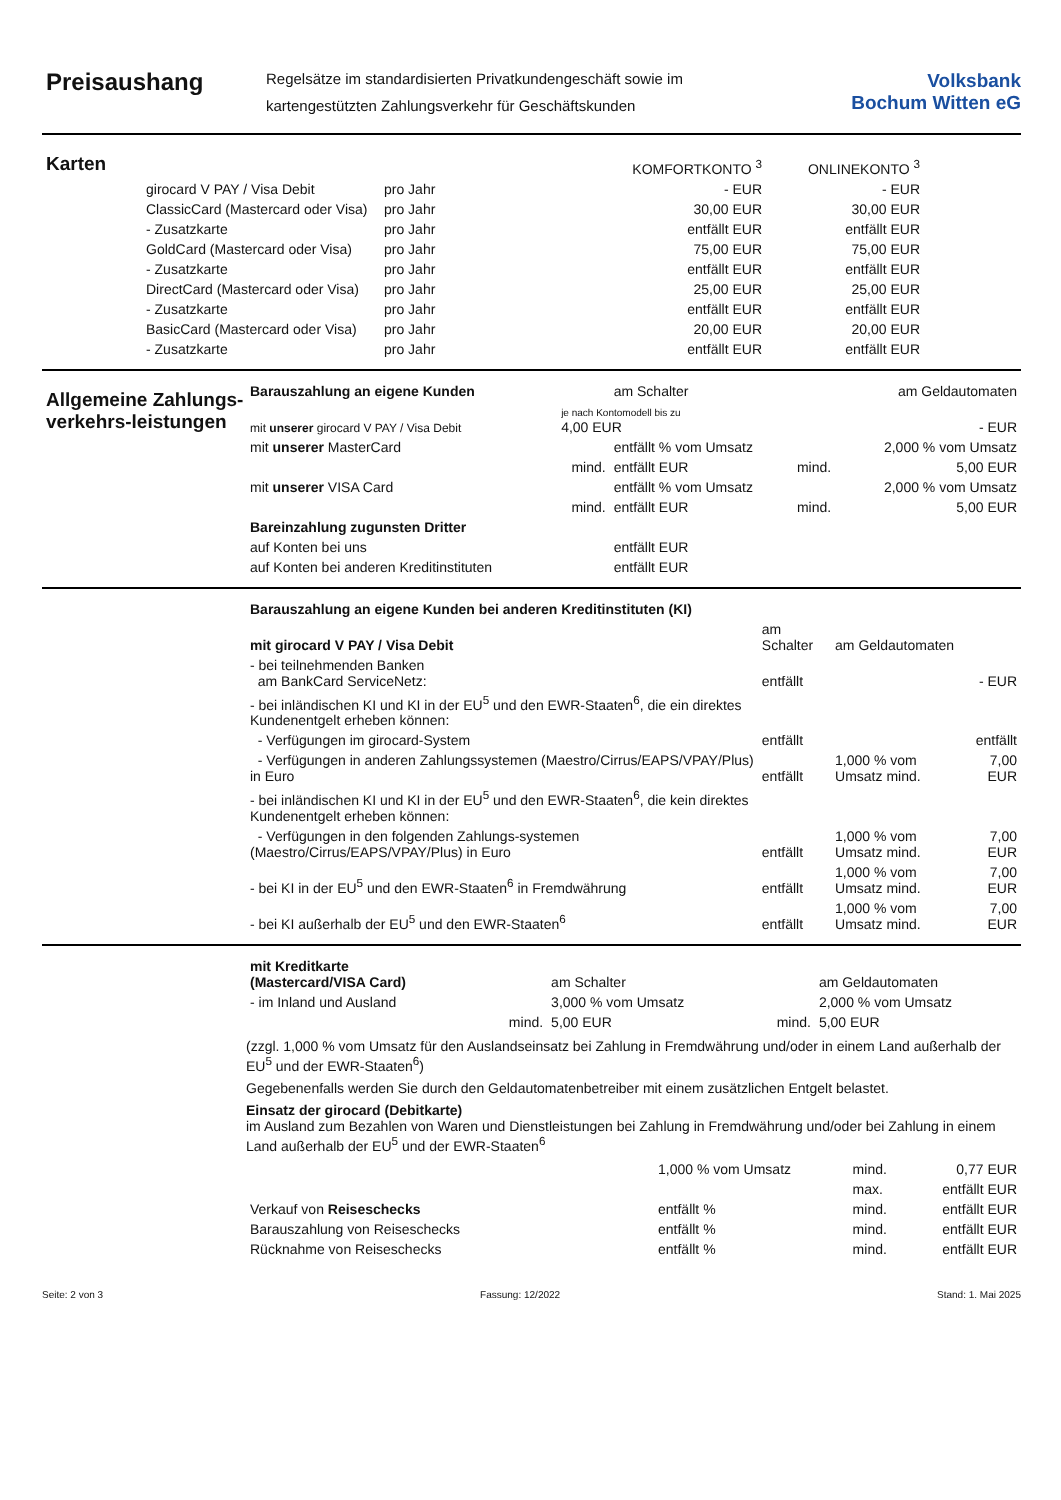Preisaushang
Regelsätze im standardisierten Privatkundengeschäft sowie im
kartengestützten Zahlungsverkehr für Geschäftskunden
Volksbank
Bochum Witten eG
Karten
| | | KOMFORTKONTO <sup>3</sup> | ONLINEKONTO <sup>3</sup> |
| girocard V PAY / Visa Debit | pro Jahr | - EUR | - EUR |
| ClassicCard (Mastercard oder Visa) | pro Jahr | 30,00 EUR | 30,00 EUR |
| - Zusatzkarte | pro Jahr | entfällt EUR | entfällt EUR |
| GoldCard (Mastercard oder Visa) | pro Jahr | 75,00 EUR | 75,00 EUR |
| - Zusatzkarte | pro Jahr | entfällt EUR | entfällt EUR |
| DirectCard (Mastercard oder Visa) | pro Jahr | 25,00 EUR | 25,00 EUR |
| - Zusatzkarte | pro Jahr | entfällt EUR | entfällt EUR |
| BasicCard (Mastercard oder Visa) | pro Jahr | 20,00 EUR | 20,00 EUR |
| - Zusatzkarte | pro Jahr | entfällt EUR | entfällt EUR |
Allgemeine Zahlungs-verkehrs-leistungen
| Barauszahlung an eigene Kunden | | am Schalter | | am Geldautomaten |
| mit unserer girocard V PAY / Visa Debit | je nach Kontomodell bis zu 4,00 EUR | | | - EUR |
| mit unserer MasterCard | | entfällt % vom Umsatz | | 2,000 % vom Umsatz |
| | mind. | entfällt EUR | mind. | 5,00 EUR |
| mit unserer VISA Card | | entfällt % vom Umsatz | | 2,000 % vom Umsatz |
| | mind. | entfällt EUR | mind. | 5,00 EUR |
| Bareinzahlung zugunsten Dritter | | | | |
| auf Konten bei uns | | entfällt EUR | | |
| auf Konten bei anderen Kreditinstituten | | entfällt EUR | | |
| Barauszahlung an eigene Kunden bei anderen Kreditinstituten (KI) | | | |
| mit girocard V PAY / Visa Debit | am Schalter | am Geldautomaten | |
| - bei teilnehmenden Banken am BankCard ServiceNetz: | entfällt | | - EUR |
| - bei inländischen KI und KI in der EU<sup>5</sup> und den EWR-Staaten<sup>6</sup>, die ein direktes Kundenentgelt erheben können: | | | |
| - Verfügungen im girocard-System | entfällt | | entfällt |
| - Verfügungen in anderen Zahlungssystemen (Maestro/Cirrus/EAPS/VPAY/Plus) in Euro | entfällt | 1,000 % vom Umsatz mind. | 7,00 EUR |
| - bei inländischen KI und KI in der EU<sup>5</sup> und den EWR-Staaten<sup>6</sup>, die kein direktes Kundenentgelt erheben können: | | | |
| - Verfügungen in den folgenden Zahlungs-systemen (Maestro/Cirrus/EAPS/VPAY/Plus) in Euro | entfällt | 1,000 % vom Umsatz mind. | 7,00 EUR |
| - bei KI in der EU<sup>5</sup> und den EWR-Staaten<sup>6</sup> in Fremdwährung | entfällt | 1,000 % vom Umsatz mind. | 7,00 EUR |
| - bei KI außerhalb der EU<sup>5</sup> und den EWR-Staaten<sup>6</sup> | entfällt | 1,000 % vom Umsatz mind. | 7,00 EUR |
| mit Kreditkarte (Mastercard/VISA Card) | | am Schalter | | am Geldautomaten |
| - im Inland und Ausland | | 3,000 % vom Umsatz | | 2,000 % vom Umsatz |
| | mind. | 5,00 EUR | mind. | 5,00 EUR |
(zzgl. 1,000 % vom Umsatz für den Auslandseinsatz bei Zahlung in Fremdwährung und/oder in einem Land außerhalb der EU<sup>5</sup> und der EWR-Staaten<sup>6</sup>)
Gegebenenfalls werden Sie durch den Geldautomatenbetreiber mit einem zusätzlichen Entgelt belastet.
Einsatz der girocard (Debitkarte)
im Ausland zum Bezahlen von Waren und Dienstleistungen bei Zahlung in Fremdwährung und/oder bei Zahlung in einem Land außerhalb der EU<sup>5</sup> und der EWR-Staaten<sup>6</sup>
| | 1,000 % vom Umsatz | mind. | 0,77 EUR |
| | | max. | entfällt EUR |
| Verkauf von Reiseschecks | entfällt % | mind. | entfällt EUR |
| Barauszahlung von Reiseschecks | entfällt % | mind. | entfällt EUR |
| Rücknahme von Reiseschecks | entfällt % | mind. | entfällt EUR |
Seite: 2 von 3 Fassung: 12/2022 Stand: 1. Mai 2025